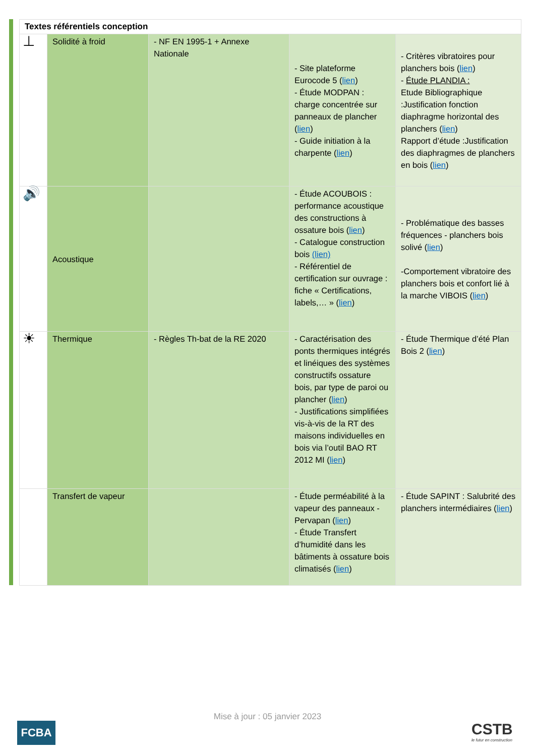| Textes référentiels conception | | | | |
| --- | --- | --- | --- | --- |
| ⊥ | Solidité à froid | - NF EN 1995-1 + Annexe Nationale | - Site plateforme Eurocode 5 ( lien ) - Étude MODPAN : charge concentrée sur panneaux de plancher ( lien ) - Guide initiation à la charpente ( lien ) | - Critères vibratoires pour planchers bois ( lien ) - Étude PLANDIA : Etude Bibliographique :Justification fonction diaphragme horizontal des planchers ( lien ) Rapport d’étude :Justification des diaphragmes de planchers en bois ( lien ) |
| 🔊 | Acoustique | | - Étude ACOUBOIS : performance acoustique des constructions à ossature bois ( lien ) - Catalogue construction bois (lien) - Référentiel de certification sur ouvrage : fiche « Certifications, labels,… » ( lien ) | - Problématique des basses fréquences - planchers bois solivé ( lien ) -Comportement vibratoire des planchers bois et confort lié à la marche VIBOIS ( lien ) |
| ☀ | Thermique | - Règles Th-bat de la RE 2020 | - Caractérisation des ponts thermiques intégrés et linéiques des systèmes constructifs ossature bois, par type de paroi ou plancher ( lien ) - Justifications simplifiées vis-à-vis de la RT des maisons individuelles en bois via l’outil BAO RT 2012 MI ( lien ) | - Étude Thermique d’été Plan Bois 2 ( lien ) |
| | Transfert de vapeur | | - Étude perméabilité à la vapeur des panneaux - Pervapan ( lien ) - Étude Transfert d’humidité dans les bâtiments à ossature bois climatisés ( lien ) | - Étude SAPINT : Salubrité des planchers intermédiaires ( lien ) |
Mise à jour : 05 janvier 2023
FCBA CSTB
le futur en construction